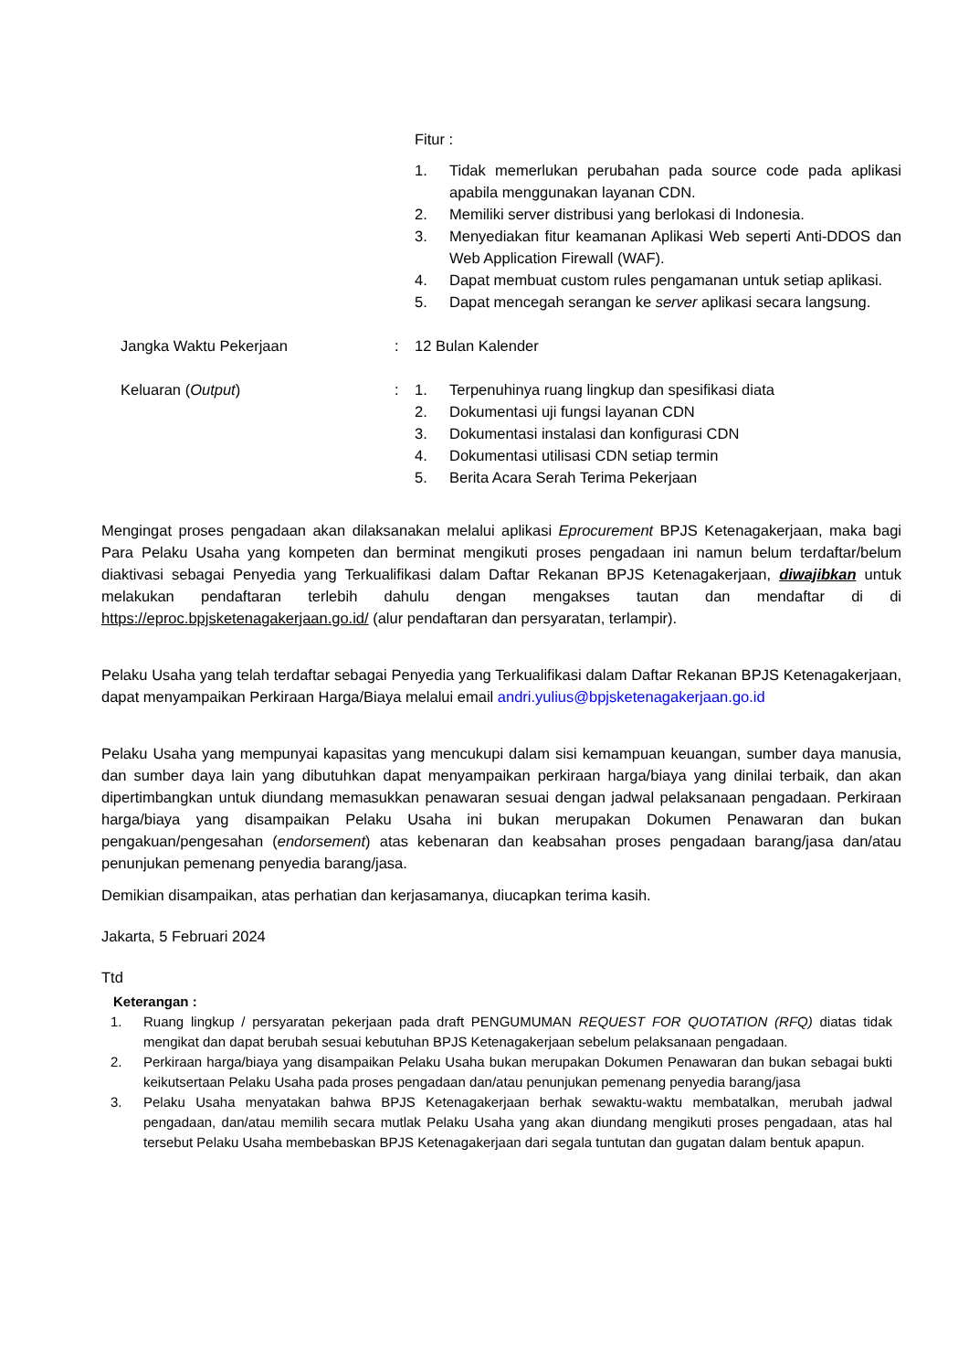Fitur :
1. Tidak memerlukan perubahan pada source code pada aplikasi apabila menggunakan layanan CDN.
2. Memiliki server distribusi yang berlokasi di Indonesia.
3. Menyediakan fitur keamanan Aplikasi Web seperti Anti-DDOS dan Web Application Firewall (WAF).
4. Dapat membuat custom rules pengamanan untuk setiap aplikasi.
5. Dapat mencegah serangan ke server aplikasi secara langsung.
Jangka Waktu Pekerjaan : 12 Bulan Kalender
Keluaran (Output) : 1. Terpenuhinya ruang lingkup dan spesifikasi diata
2. Dokumentasi uji fungsi layanan CDN
3. Dokumentasi instalasi dan konfigurasi CDN
4. Dokumentasi utilisasi CDN setiap termin
5. Berita Acara Serah Terima Pekerjaan
Mengingat proses pengadaan akan dilaksanakan melalui aplikasi Eprocurement BPJS Ketenagakerjaan, maka bagi Para Pelaku Usaha yang kompeten dan berminat mengikuti proses pengadaan ini namun belum terdaftar/belum diaktivasi sebagai Penyedia yang Terkualifikasi dalam Daftar Rekanan BPJS Ketenagakerjaan, diwajibkan untuk melakukan pendaftaran terlebih dahulu dengan mengakses tautan dan mendaftar di di https://eproc.bpjsketenagakerjaan.go.id/ (alur pendaftaran dan persyaratan, terlampir).
Pelaku Usaha yang telah terdaftar sebagai Penyedia yang Terkualifikasi dalam Daftar Rekanan BPJS Ketenagakerjaan, dapat menyampaikan Perkiraan Harga/Biaya melalui email andri.yulius@bpjsketenagakerjaan.go.id
Pelaku Usaha yang mempunyai kapasitas yang mencukupi dalam sisi kemampuan keuangan, sumber daya manusia, dan sumber daya lain yang dibutuhkan dapat menyampaikan perkiraan harga/biaya yang dinilai terbaik, dan akan dipertimbangkan untuk diundang memasukkan penawaran sesuai dengan jadwal pelaksanaan pengadaan. Perkiraan harga/biaya yang disampaikan Pelaku Usaha ini bukan merupakan Dokumen Penawaran dan bukan pengakuan/pengesahan (endorsement) atas kebenaran dan keabsahan proses pengadaan barang/jasa dan/atau penunjukan pemenang penyedia barang/jasa.
Demikian disampaikan, atas perhatian dan kerjasamanya, diucapkan terima kasih.
Jakarta, 5 Februari 2024
Ttd
Keterangan :
1. Ruang lingkup / persyaratan pekerjaan pada draft PENGUMUMAN REQUEST FOR QUOTATION (RFQ) diatas tidak mengikat dan dapat berubah sesuai kebutuhan BPJS Ketenagakerjaan sebelum pelaksanaan pengadaan.
2. Perkiraan harga/biaya yang disampaikan Pelaku Usaha bukan merupakan Dokumen Penawaran dan bukan sebagai bukti keikutsertaan Pelaku Usaha pada proses pengadaan dan/atau penunjukan pemenang penyedia barang/jasa
3. Pelaku Usaha menyatakan bahwa BPJS Ketenagakerjaan berhak sewaktu-waktu membatalkan, merubah jadwal pengadaan, dan/atau memilih secara mutlak Pelaku Usaha yang akan diundang mengikuti proses pengadaan, atas hal tersebut Pelaku Usaha membebaskan BPJS Ketenagakerjaan dari segala tuntutan dan gugatan dalam bentuk apapun.